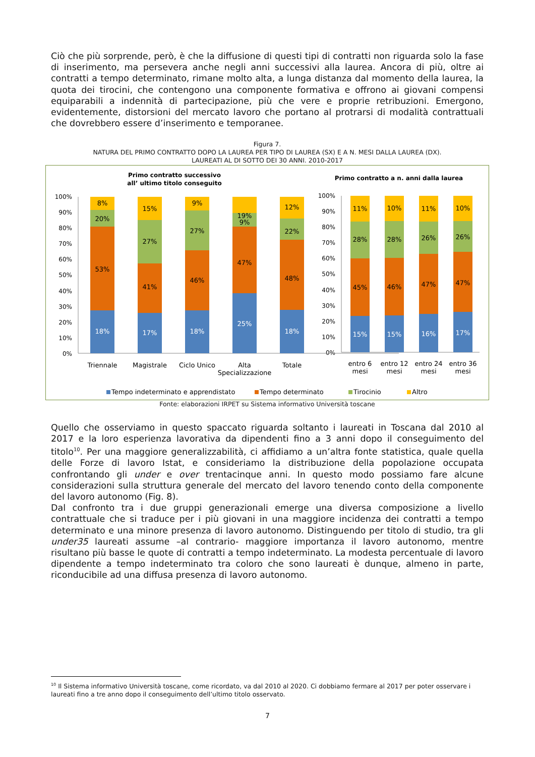Ciò che più sorprende, però, è che la diffusione di questi tipi di contratti non riguarda solo la fase di inserimento, ma persevera anche negli anni successivi alla laurea. Ancora di più, oltre ai contratti a tempo determinato, rimane molto alta, a lunga distanza dal momento della laurea, la quota dei tirocini, che contengono una componente formativa e offrono ai giovani compensi equiparabili a indennità di partecipazione, più che vere e proprie retribuzioni. Emergono, evidentemente, distorsioni del mercato lavoro che portano al protrarsi di modalità contrattuali che dovrebbero essere d’inserimento e temporanee.
Figura 7.
NATURA DEL PRIMO CONTRATTO DOPO LA LAUREA PER TIPO DI LAUREA (SX) E A N. MESI DALLA LAUREA (DX).
LAUREATI AL DI SOTTO DEI 30 ANNI. 2010-2017
Primo contratto successivo
all’ ultimo titolo conseguito
Primo contratto a n. anni dalla laurea
100%
90%
80%
70%
60%
50%
40%
30%
20%
10%
0%
100%
90%
80%
70%
60%
50%
40%
30%
20%
10%
0%
18%
53%
20%
8%
17%
41%
27%
15%
18%
46%
27%
9%
25%
47%
9%
19%
18%
48%
22%
12%
Triennale
Magistrale
Ciclo Unico
Alta
Specializzazione
Totale
15%
45%
28%
11%
15%
46%
28%
10%
16%
47%
26%
11%
17%
47%
26%
10%
entro 6
mesi
entro 12
mesi
entro 24
mesi
entro 36
mesi
Tempo indeterminato e apprendistato
Tempo determinato
Tirocinio
Altro
Fonte: elaborazioni IRPET su Sistema informativo Università toscane
Quello che osserviamo in questo spaccato riguarda soltanto i laureati in Toscana dal 2010 al 2017 e la loro esperienza lavorativa da dipendenti fino a 3 anni dopo il conseguimento del titolo<sup>10</sup>. Per una maggiore generalizzabilità, ci affidiamo a un’altra fonte statistica, quale quella delle Forze di lavoro Istat, e consideriamo la distribuzione della popolazione occupata confrontando gli under e over trentacinque anni. In questo modo possiamo fare alcune considerazioni sulla struttura generale del mercato del lavoro tenendo conto della componente del lavoro autonomo (Fig. 8).
Dal confronto tra i due gruppi generazionali emerge una diversa composizione a livello contrattuale che si traduce per i più giovani in una maggiore incidenza dei contratti a tempo determinato e una minore presenza di lavoro autonomo. Distinguendo per titolo di studio, tra gli under35 laureati assume –al contrario- maggiore importanza il lavoro autonomo, mentre risultano più basse le quote di contratti a tempo indeterminato. La modesta percentuale di lavoro dipendente a tempo indeterminato tra coloro che sono laureati è dunque, almeno in parte, riconducibile ad una diffusa presenza di lavoro autonomo.
<sup>10</sup> Il Sistema informativo Università toscane, come ricordato, va dal 2010 al 2020. Ci dobbiamo fermare al 2017 per poter osservare i laureati fino a tre anno dopo il conseguimento dell’ultimo titolo osservato.
7